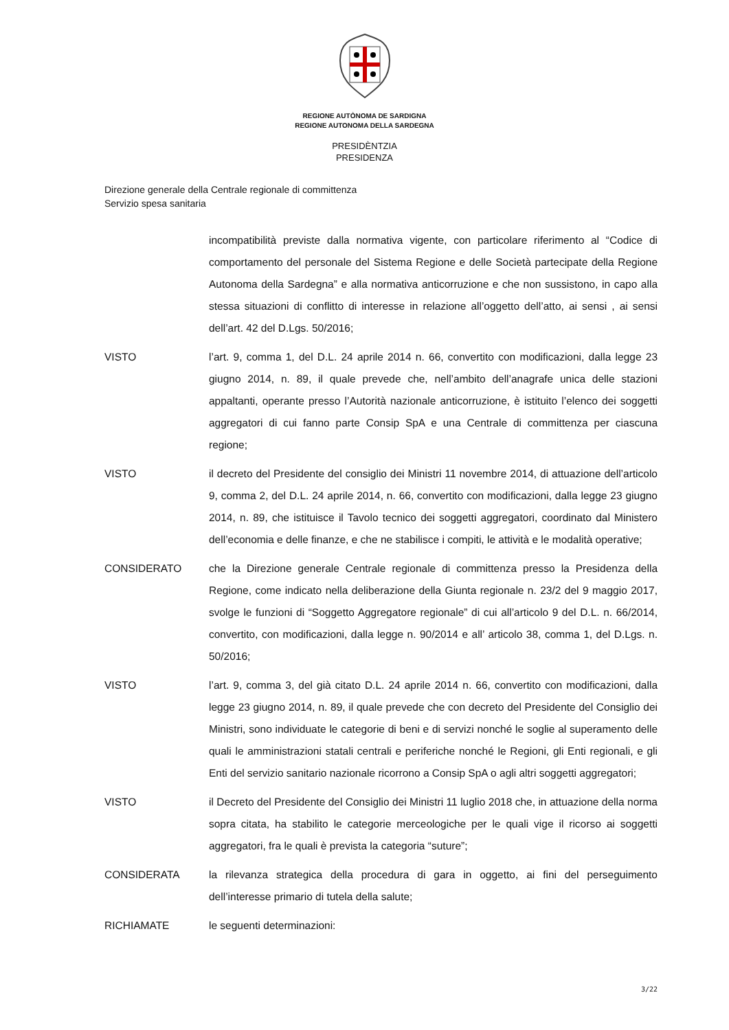REGIONE AUTÒNOMA DE SARDIGNA
REGIONE AUTONOMA DELLA SARDEGNA
PRESIDÈNTZIA
PRESIDENZA
Direzione generale della Centrale regionale di committenza
Servizio spesa sanitaria
incompatibilità previste dalla normativa vigente, con particolare riferimento al “Codice di comportamento del personale del Sistema Regione e delle Società partecipate della Regione Autonoma della Sardegna” e alla normativa anticorruzione e che non sussistono, in capo alla stessa situazioni di conflitto di interesse in relazione all’oggetto dell’atto, ai sensi , ai sensi dell’art. 42 del D.Lgs. 50/2016;
VISTO l’art. 9, comma 1, del D.L. 24 aprile 2014 n. 66, convertito con modificazioni, dalla legge 23 giugno 2014, n. 89, il quale prevede che, nell’ambito dell’anagrafe unica delle stazioni appaltanti, operante presso l’Autorità nazionale anticorruzione, è istituito l’elenco dei soggetti aggregatori di cui fanno parte Consip SpA e una Centrale di committenza per ciascuna regione;
VISTO il decreto del Presidente del consiglio dei Ministri 11 novembre 2014, di attuazione dell’articolo 9, comma 2, del D.L. 24 aprile 2014, n. 66, convertito con modificazioni, dalla legge 23 giugno 2014, n. 89, che istituisce il Tavolo tecnico dei soggetti aggregatori, coordinato dal Ministero dell’economia e delle finanze, e che ne stabilisce i compiti, le attività e le modalità operative;
CONSIDERATO che la Direzione generale Centrale regionale di committenza presso la Presidenza della Regione, come indicato nella deliberazione della Giunta regionale n. 23/2 del 9 maggio 2017, svolge le funzioni di “Soggetto Aggregatore regionale” di cui all’articolo 9 del D.L. n. 66/2014, convertito, con modificazioni, dalla legge n. 90/2014 e all’ articolo 38, comma 1, del D.Lgs. n. 50/2016;
VISTO l’art. 9, comma 3, del già citato D.L. 24 aprile 2014 n. 66, convertito con modificazioni, dalla legge 23 giugno 2014, n. 89, il quale prevede che con decreto del Presidente del Consiglio dei Ministri, sono individuate le categorie di beni e di servizi nonché le soglie al superamento delle quali le amministrazioni statali centrali e periferiche nonché le Regioni, gli Enti regionali, e gli Enti del servizio sanitario nazionale ricorrono a Consip SpA o agli altri soggetti aggregatori;
VISTO il Decreto del Presidente del Consiglio dei Ministri 11 luglio 2018 che, in attuazione della norma sopra citata, ha stabilito le categorie merceologiche per le quali vige il ricorso ai soggetti aggregatori, fra le quali è prevista la categoria “suture”;
CONSIDERATA la rilevanza strategica della procedura di gara in oggetto, ai fini del perseguimento dell’interesse primario di tutela della salute;
RICHIAMATE le seguenti determinazioni:
3/22